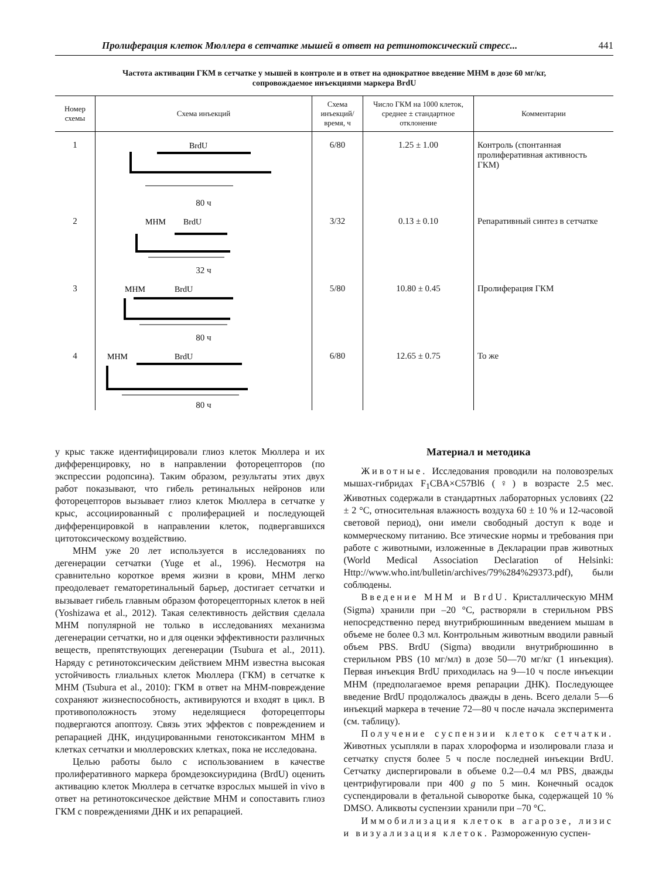Пролиферация клеток Мюллера в сетчатке мышей в ответ на ретинотоксический стресс... 441
Частота активации ГКМ в сетчатке у мышей в контроле и в ответ на однократное введение МНМ в дозе 60 мг/кг,
сопровождаемое инъекциями маркера BrdU
| Номер схемы | Схема инъекций | Схема инъекций/ время, ч | Число ГКМ на 1000 клеток, среднее ± стандартное отклонение | Комментарии |
| --- | --- | --- | --- | --- |
| 1 | BrdU 80 ч | 6/80 | 1.25 ± 1.00 | Контроль (спонтанная пролиферативная активность ГКМ) |
| 2 | МНМ BrdU 32 ч | 3/32 | 0.13 ± 0.10 | Репаративный синтез в сетчатке |
| 3 | МНМ BrdU 80 ч | 5/80 | 10.80 ± 0.45 | Пролиферация ГКМ |
| 4 | МНМ BrdU 80 ч | 6/80 | 12.65 ± 0.75 | То же |
у крыс также идентифицировали глиоз клеток Мюллера и их дифференцировку, но в направлении фоторецепторов (по экспрессии родопсина). Таким образом, результаты этих двух работ показывают, что гибель ретинальных нейронов или фоторецепторов вызывает глиоз клеток Мюллера в сетчатке у крыс, ассоциированный с пролиферацией и последующей дифференцировкой в направлении клеток, подвергавшихся цитотоксическому воздействию.
МНМ уже 20 лет используется в исследованиях по дегенерации сетчатки (Yuge et al., 1996). Несмотря на сравнительно короткое время жизни в крови, МНМ легко преодолевает гематоретинальный барьер, достигает сетчатки и вызывает гибель главным образом фоторецепторных клеток в ней (Yoshizawa et al., 2012). Такая селективность действия сделала МНМ популярной не только в исследованиях механизма дегенерации сетчатки, но и для оценки эффективности различных веществ, препятствующих дегенерации (Tsubura et al., 2011). Наряду с ретинотоксическим действием МНМ известна высокая устойчивость глиальных клеток Мюллера (ГКМ) в сетчатке к МНМ (Tsubura et al., 2010): ГКМ в ответ на МНМ-повреждение сохраняют жизнеспособность, активируются и входят в цикл. В противоположность этому неделящиеся фоторецепторы подвергаются апоптозу. Связь этих эффектов с повреждением и репарацией ДНК, индуцированными генотоксикантом МНМ в клетках сетчатки и мюллеровских клетках, пока не исследована.
Целью работы было с использованием в качестве пролиферативного маркера бромдезоксиуридина (BrdU) оценить активацию клеток Мюллера в сетчатке взрослых мышей in vivo в ответ на ретинотоксическое действие МНМ и сопоставить глиоз ГКМ с повреждениями ДНК и их репарацией.
Материал и методика
Животные. Исследования проводили на половозрелых мышах-гибридах F<sub>1</sub>CBA×C57Bl6 (♀) в возрасте 2.5 мес. Животных содержали в стандартных лабораторных условиях (22 ± 2 °C, относительная влажность воздуха 60 ± 10 % и 12-часовой световой период), они имели свободный доступ к воде и коммерческому питанию. Все этические нормы и требования при работе с животными, изложенные в Декларации прав животных (World Medical Association Declaration of Helsinki: Http://www.who.int/bulletin/archives/79%284%29373.pdf), были соблюдены.
Введение МНМ и BrdU. Кристаллическую МНМ (Sigma) хранили при –20 °C, растворяли в стерильном PBS непосредственно перед внутрибрюшинным введением мышам в объеме не более 0.3 мл. Контрольным животным вводили равный объем PBS. BrdU (Sigma) вводили внутрибрюшинно в стерильном PBS (10 мг/мл) в дозе 50—70 мг/кг (1 инъекция). Первая инъекция BrdU приходилась на 9—10 ч после инъекции МНМ (предполагаемое время репарации ДНК). Последующее введение BrdU продолжалось дважды в день. Всего делали 5—6 инъекций маркера в течение 72—80 ч после начала эксперимента (см. таблицу).
Получение суспензии клеток сетчатки. Животных усыпляли в парах хлороформа и изолировали глаза и сетчатку спустя более 5 ч после последней инъекции BrdU. Сетчатку диспергировали в объеме 0.2—0.4 мл PBS, дважды центрифугировали при 400 g по 5 мин. Конечный осадок суспендировали в фетальной сыворотке быка, содержащей 10 % DMSO. Аликвоты суспензии хранили при –70 °C.
Иммобилизация клеток в агарозе, лизис и визуализация клеток. Размороженную суспен-